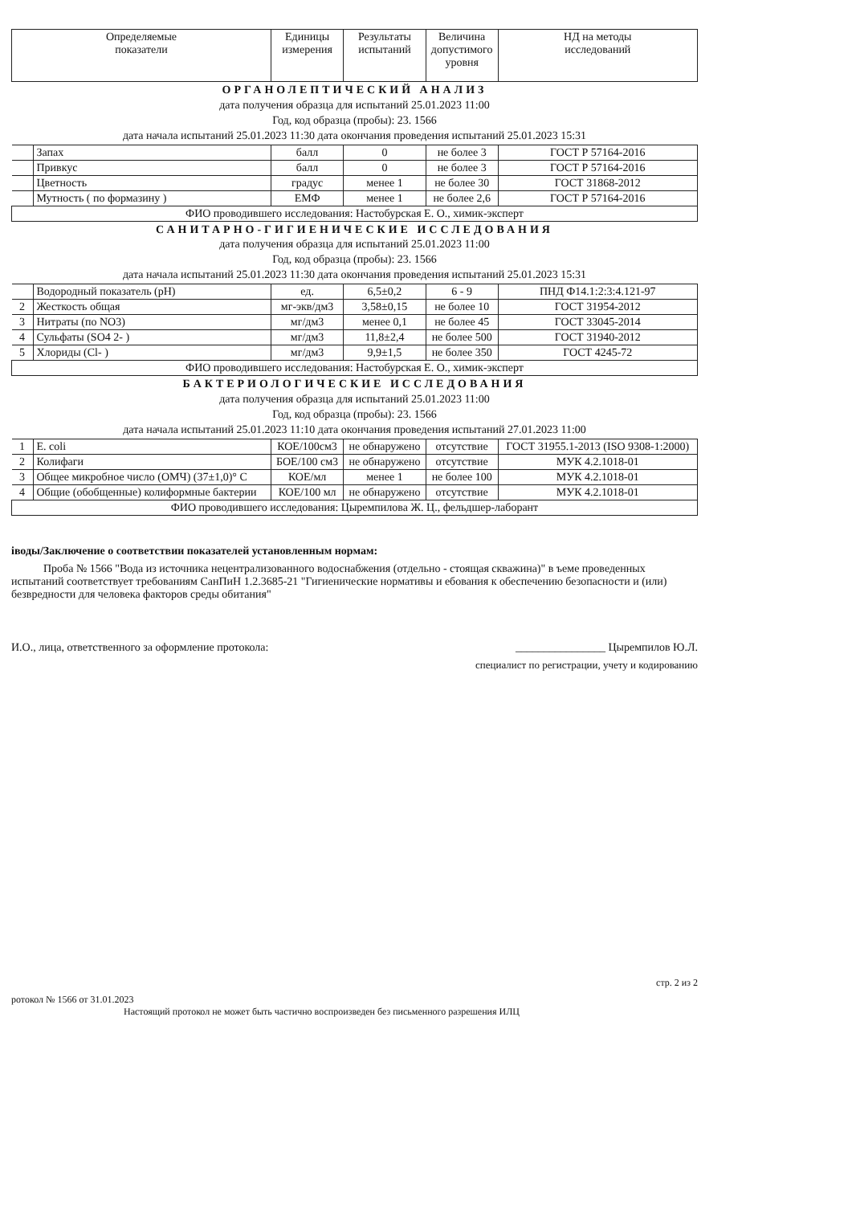| Определяемые показатели | | Единицы измерения | Результаты испытаний | Величина допустимого уровня | НД на методы исследований |
| --- | --- | --- | --- | --- | --- |
| ОРГАНОЛЕПТИЧЕСКИЙ АНАЛИЗ дата получения образца для испытаний 25.01.2023 11:00 Год, код образца (пробы): 23. 1566 дата начала испытаний 25.01.2023 11:30 дата окончания проведения испытаний 25.01.2023 15:31 | | | | | |
| | Запах | балл | 0 | не более 3 | ГОСТ Р 57164-2016 |
| | Привкус | балл | 0 | не более 3 | ГОСТ Р 57164-2016 |
| | Цветность | градус | менее 1 | не более 30 | ГОСТ 31868-2012 |
| | Мутность ( по формазину ) | ЕМФ | менее 1 | не более 2,6 | ГОСТ Р 57164-2016 |
| ФИО проводившего исследования: Настобурская Е. О., химик-эксперт | | | | | |
| САНИТАРНО-ГИГИЕНИЧЕСКИЕ ИССЛЕДОВАНИЯ дата получения образца для испытаний 25.01.2023 11:00 Год, код образца (пробы): 23. 1566 дата начала испытаний 25.01.2023 11:30 дата окончания проведения испытаний 25.01.2023 15:31 | | | | | |
| | Водородный показатель (pH) | ед. | 6,5±0,2 | 6 - 9 | ПНД Ф14.1:2:3:4.121-97 |
| 2 | Жесткость общая | мг-экв/дм3 | 3,58±0,15 | не более 10 | ГОСТ 31954-2012 |
| 3 | Нитраты (по NO3) | мг/дм3 | менее 0,1 | не более 45 | ГОСТ 33045-2014 |
| 4 | Сульфаты (SO4 2- ) | мг/дм3 | 11,8±2,4 | не более 500 | ГОСТ 31940-2012 |
| 5 | Хлориды (Cl- ) | мг/дм3 | 9,9±1,5 | не более 350 | ГОСТ 4245-72 |
| ФИО проводившего исследования: Настобурская Е. О., химик-эксперт | | | | | |
| БАКТЕРИОЛОГИЧЕСКИЕ ИССЛЕДОВАНИЯ дата получения образца для испытаний 25.01.2023 11:00 Год, код образца (пробы): 23. 1566 дата начала испытаний 25.01.2023 11:10 дата окончания проведения испытаний 27.01.2023 11:00 | | | | | |
| 1 | E. coli | КОЕ/100см3 | не обнаружено | отсутствие | ГОСТ 31955.1-2013 (ISO 9308-1:2000) |
| 2 | Колифаги | БОЕ/100 см3 | не обнаружено | отсутствие | МУК 4.2.1018-01 |
| 3 | Общее микробное число (ОМЧ) (37±1,0)° С | КОЕ/мл | менее 1 | не более 100 | МУК 4.2.1018-01 |
| 4 | Общие (обобщенные) колиформные бактерии | КОЕ/100 мл | не обнаружено | отсутствие | МУК 4.2.1018-01 |
| ФИО проводившего исследования: Цыремпилова Ж. Ц., фельдшер-лаборант | | | | | |
іводы/Заключение о соответствии показателей установленным нормам:
Проба № 1566 "Вода из источника нецентрализованного водоснабжения (отдельно - стоящая скважина)" в ъеме проведенных испытаний соответствует требованиям СанПиН 1.2.3685-21 "Гигиенические нормативы и ебования к обеспечению безопасности и (или) безвредности для человека факторов среды обитания"
И.О., лица, ответственного за оформление протокола: ________________ Цыремпилов Ю.Л.
специалист по регистрации, учету и кодированию
стр. 2 из 2
ротокол № 1566 от 31.01.2023
Настоящий протокол не может быть частично воспроизведен без письменного разрешения ИЛЦ